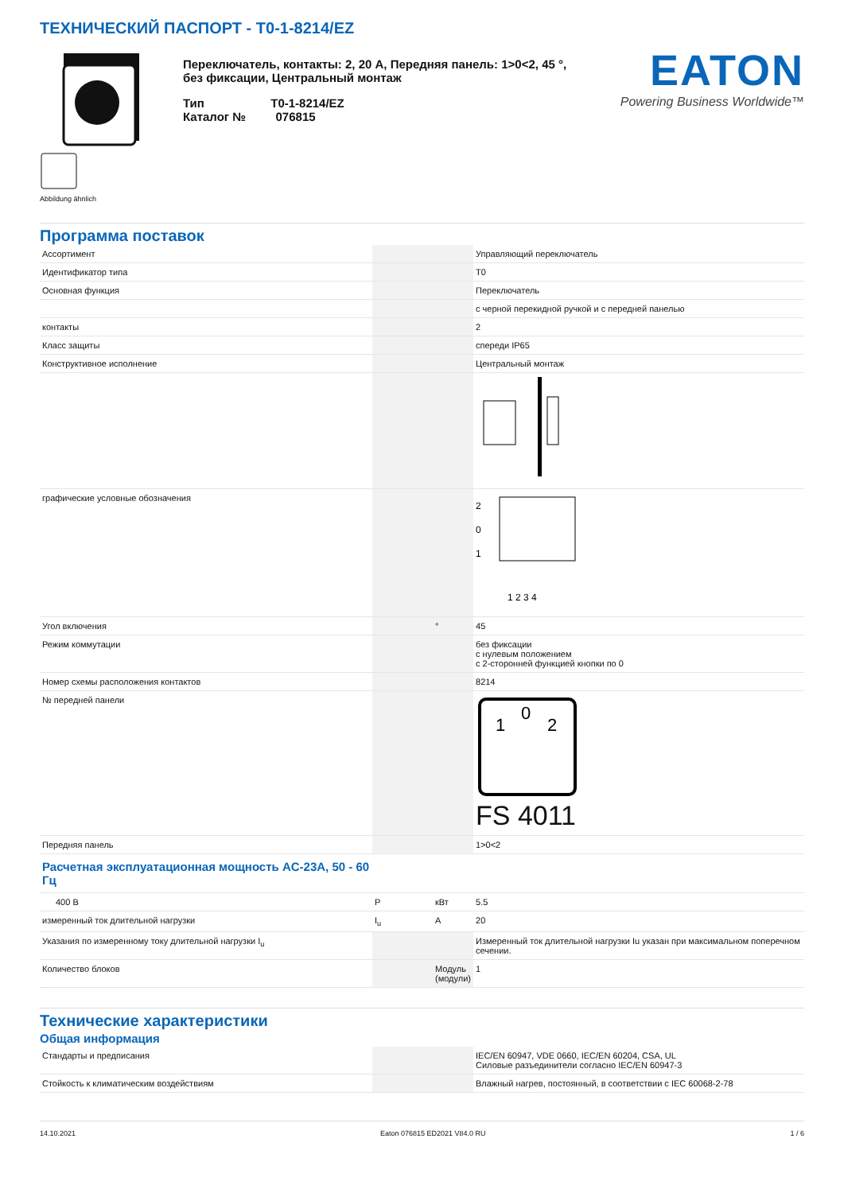ТЕХНИЧЕСКИЙ ПАСПОРТ - T0-1-8214/EZ
Abbildung ähnlich
Переключатель, контакты: 2, 20 A, Передняя панель: 1>0<2, 45 °, без фиксации, Центральный монтаж
Тип T0-1-8214/EZ
Каталог № 076815
EATON
Powering Business Worldwide™
Программа поставок
| Ассортимент | | | Управляющий переключатель |
| Идентификатор типа | | | T0 |
| Основная функция | | | Переключатель |
| | | | с черной перекидной ручкой и с передней панелью |
| контакты | | | 2 |
| Класс защиты | | | спереди IP65 |
| Конструктивное исполнение | | | Центральный монтаж |
| графические условные обозначения | | | 2 0 1 1 2 3 4 |
| Угол включения | | ° | 45 |
| Режим коммутации | | | без фиксации с нулевым положением с 2-сторонней функцией кнопки по 0 |
| Номер схемы расположения контактов | | | 8214 |
| № передней панели | | | 1 0 2 FS 4011 |
| Передняя панель | | | 1>0<2 |
| Расчетная эксплуатационная мощность AC-23A, 50 - 60 Гц | | | |
| 400 В | P | кВт | 5.5 |
| измеренный ток длительной нагрузки | I<sub>u</sub> | A | 20 |
| Указания по измеренному току длительной нагрузки I<sub>u</sub> | | | Измеренный ток длительной нагрузки Iu указан при максимальном поперечном сечении. |
| Количество блоков | | Модуль (модули) | 1 |
Технические характеристики
Общая информация
| Стандарты и предписания | | | IEC/EN 60947, VDE 0660, IEC/EN 60204, CSA, UL Силовые разъединители согласно IEC/EN 60947-3 |
| Стойкость к климатическим воздействиям | | | Влажный нагрев, постоянный, в соответствии с IEC 60068-2-78 |
14.10.2021 Eaton 076815 ED2021 V84.0 RU 1 / 6